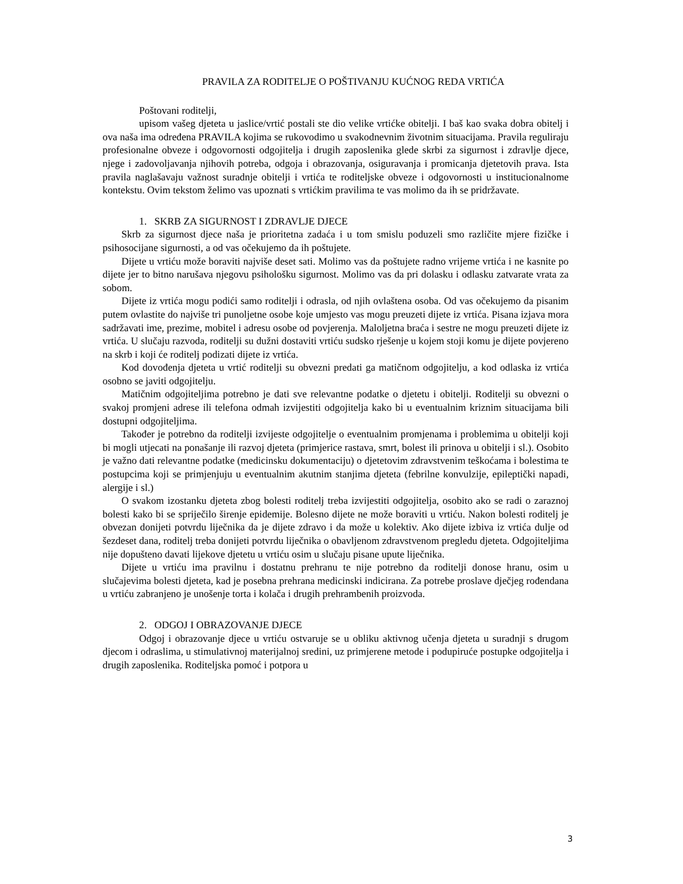PRAVILA ZA RODITELJE O POŠTIVANJU KUĆNOG REDA VRTIĆA
Poštovani roditelji,
upisom vašeg djeteta u jaslice/vrtić postali ste dio velike vrtićke obitelji. I baš kao svaka dobra obitelj i ova naša ima određena PRAVILA kojima se rukovodimo u svakodnevnim životnim situacijama. Pravila reguliraju profesionalne obveze i odgovornosti odgojitelja i drugih zaposlenika glede skrbi za sigurnost i zdravlje djece, njege i zadovoljavanja njihovih potreba, odgoja i obrazovanja, osiguravanja i promicanja djetetovih prava. Ista pravila naglašavaju važnost suradnje obitelji i vrtića te roditeljske obveze i odgovornosti u institucionalnome kontekstu. Ovim tekstom želimo vas upoznati s vrtićkim pravilima te vas molimo da ih se pridržavate.
1. SKRB ZA SIGURNOST I ZDRAVLJE DJECE
Skrb za sigurnost djece naša je prioritetna zadaća i u tom smislu poduzeli smo različite mjere fizičke i psihosocijane sigurnosti, a od vas očekujemo da ih poštujete.
Dijete u vrtiću može boraviti najviše deset sati. Molimo vas da poštujete radno vrijeme vrtića i ne kasnite po dijete jer to bitno narušava njegovu psihološku sigurnost. Molimo vas da pri dolasku i odlasku zatvarate vrata za sobom.
Dijete iz vrtića mogu podići samo roditelji i odrasla, od njih ovlaštena osoba. Od vas očekujemo da pisanim putem ovlastite do najviše tri punoljetne osobe koje umjesto vas mogu preuzeti dijete iz vrtića. Pisana izjava mora sadržavati ime, prezime, mobitel i adresu osobe od povjerenja. Maloljetna braća i sestre ne mogu preuzeti dijete iz vrtića. U slučaju razvoda, roditelji su dužni dostaviti vrtiću sudsko rješenje u kojem stoji komu je dijete povjereno na skrb i koji će roditelj podizati dijete iz vrtića.
Kod dovođenja djeteta u vrtić roditelji su obvezni predati ga matičnom odgojitelju, a kod odlaska iz vrtića osobno se javiti odgojitelju.
Matičnim odgojiteljima potrebno je dati sve relevantne podatke o djetetu i obitelji. Roditelji su obvezni o svakoj promjeni adrese ili telefona odmah izvijestiti odgojitelja kako bi u eventualnim kriznim situacijama bili dostupni odgojiteljima.
Također je potrebno da roditelji izvijeste odgojitelje o eventualnim promjenama i problemima u obitelji koji bi mogli utjecati na ponašanje ili razvoj djeteta (primjerice rastava, smrt, bolest ili prinova u obitelji i sl.). Osobito je važno dati relevantne podatke (medicinsku dokumentaciju) o djetetovim zdravstvenim teškoćama i bolestima te postupcima koji se primjenjuju u eventualnim akutnim stanjima djeteta (febrilne konvulzije, epileptički napadi, alergije i sl.)
O svakom izostanku djeteta zbog bolesti roditelj treba izvijestiti odgojitelja, osobito ako se radi o zaraznoj bolesti kako bi se spriječilo širenje epidemije. Bolesno dijete ne može boraviti u vrtiću. Nakon bolesti roditelj je obvezan donijeti potvrdu liječnika da je dijete zdravo i da može u kolektiv. Ako dijete izbiva iz vrtića dulje od šezdeset dana, roditelj treba donijeti potvrdu liječnika o obavljenom zdravstvenom pregledu djeteta. Odgojiteljima nije dopušteno davati lijekove djetetu u vrtiću osim u slučaju pisane upute liječnika.
Dijete u vrtiću ima pravilnu i dostatnu prehranu te nije potrebno da roditelji donose hranu, osim u slučajevima bolesti djeteta, kad je posebna prehrana medicinski indicirana. Za potrebe proslave dječjeg rođendana u vrtiću zabranjeno je unošenje torta i kolača i drugih prehrambenih proizvoda.
2. ODGOJ I OBRAZOVANJE DJECE
Odgoj i obrazovanje djece u vrtiću ostvaruje se u obliku aktivnog učenja djeteta u suradnji s drugom djecom i odraslima, u stimulativnoj materijalnoj sredini, uz primjerene metode i podupiruće postupke odgojitelja i drugih zaposlenika. Roditeljska pomoć i potpora u
3